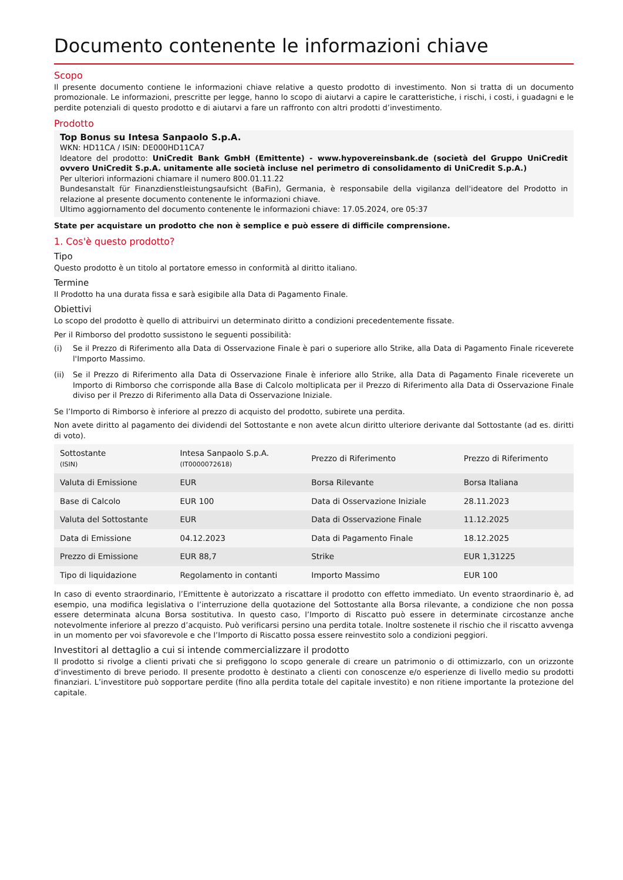Documento contenente le informazioni chiave
Scopo
Il presente documento contiene le informazioni chiave relative a questo prodotto di investimento. Non si tratta di un documento promozionale. Le informazioni, prescritte per legge, hanno lo scopo di aiutarvi a capire le caratteristiche, i rischi, i costi, i guadagni e le perdite potenziali di questo prodotto e di aiutarvi a fare un raffronto con altri prodotti d’investimento.
Prodotto
Top Bonus su Intesa Sanpaolo S.p.A.
WKN: HD11CA / ISIN: DE000HD11CA7
Ideatore del prodotto: UniCredit Bank GmbH (Emittente) - www.hypovereinsbank.de (società del Gruppo UniCredit ovvero UniCredit S.p.A. unitamente alle società incluse nel perimetro di consolidamento di UniCredit S.p.A.)
Per ulteriori informazioni chiamare il numero 800.01.11.22
Bundesanstalt für Finanzdienstleistungsaufsicht (BaFin), Germania, è responsabile della vigilanza dell'ideatore del Prodotto in relazione al presente documento contenente le informazioni chiave.
Ultimo aggiornamento del documento contenente le informazioni chiave: 17.05.2024, ore 05:37
State per acquistare un prodotto che non è semplice e può essere di difficile comprensione.
1. Cos'è questo prodotto?
Tipo
Questo prodotto è un titolo al portatore emesso in conformità al diritto italiano.
Termine
Il Prodotto ha una durata fissa e sarà esigibile alla Data di Pagamento Finale.
Obiettivi
Lo scopo del prodotto è quello di attribuirvi un determinato diritto a condizioni precedentemente fissate.
Per il Rimborso del prodotto sussistono le seguenti possibilità:
(i) Se il Prezzo di Riferimento alla Data di Osservazione Finale è pari o superiore allo Strike, alla Data di Pagamento Finale riceverete l'Importo Massimo.
(ii) Se il Prezzo di Riferimento alla Data di Osservazione Finale è inferiore allo Strike, alla Data di Pagamento Finale riceverete un Importo di Rimborso che corrisponde alla Base di Calcolo moltiplicata per il Prezzo di Riferimento alla Data di Osservazione Finale diviso per il Prezzo di Riferimento alla Data di Osservazione Iniziale.
Se l’Importo di Rimborso è inferiore al prezzo di acquisto del prodotto, subirete una perdita.
Non avete diritto al pagamento dei dividendi del Sottostante e non avete alcun diritto ulteriore derivante dal Sottostante (ad es. diritti di voto).
| Sottostante (ISIN) | Intesa Sanpaolo S.p.A. (IT0000072618) | Prezzo di Riferimento | Prezzo di Riferimento |
| Valuta di Emissione | EUR | Borsa Rilevante | Borsa Italiana |
| Base di Calcolo | EUR 100 | Data di Osservazione Iniziale | 28.11.2023 |
| Valuta del Sottostante | EUR | Data di Osservazione Finale | 11.12.2025 |
| Data di Emissione | 04.12.2023 | Data di Pagamento Finale | 18.12.2025 |
| Prezzo di Emissione | EUR 88,7 | Strike | EUR 1,31225 |
| Tipo di liquidazione | Regolamento in contanti | Importo Massimo | EUR 100 |
In caso di evento straordinario, l’Emittente è autorizzato a riscattare il prodotto con effetto immediato. Un evento straordinario è, ad esempio, una modifica legislativa o l’interruzione della quotazione del Sottostante alla Borsa rilevante, a condizione che non possa essere determinata alcuna Borsa sostitutiva. In questo caso, l’Importo di Riscatto può essere in determinate circostanze anche notevolmente inferiore al prezzo d’acquisto. Può verificarsi persino una perdita totale. Inoltre sostenete il rischio che il riscatto avvenga in un momento per voi sfavorevole e che l’Importo di Riscatto possa essere reinvestito solo a condizioni peggiori.
Investitori al dettaglio a cui si intende commercializzare il prodotto
Il prodotto si rivolge a clienti privati che si prefiggono lo scopo generale di creare un patrimonio o di ottimizzarlo, con un orizzonte d'investimento di breve periodo. Il presente prodotto è destinato a clienti con conoscenze e/o esperienze di livello medio su prodotti finanziari. L’investitore può sopportare perdite (fino alla perdita totale del capitale investito) e non ritiene importante la protezione del capitale.